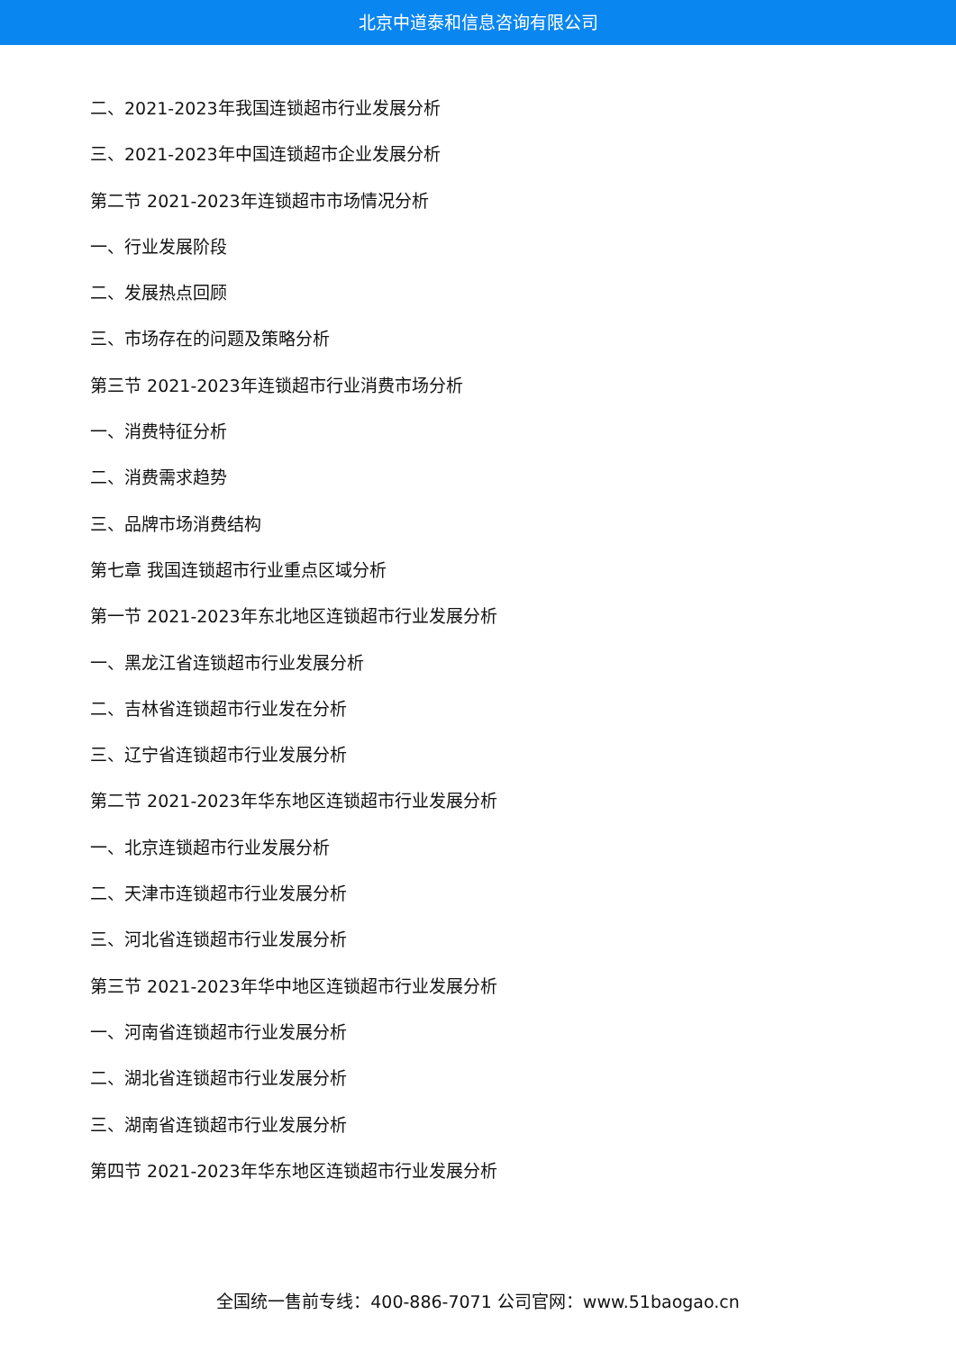北京中道泰和信息咨询有限公司
二、2021-2023年我国连锁超市行业发展分析
三、2021-2023年中国连锁超市企业发展分析
第二节 2021-2023年连锁超市市场情况分析
一、行业发展阶段
二、发展热点回顾
三、市场存在的问题及策略分析
第三节 2021-2023年连锁超市行业消费市场分析
一、消费特征分析
二、消费需求趋势
三、品牌市场消费结构
第七章 我国连锁超市行业重点区域分析
第一节 2021-2023年东北地区连锁超市行业发展分析
一、黑龙江省连锁超市行业发展分析
二、吉林省连锁超市行业发在分析
三、辽宁省连锁超市行业发展分析
第二节 2021-2023年华东地区连锁超市行业发展分析
一、北京连锁超市行业发展分析
二、天津市连锁超市行业发展分析
三、河北省连锁超市行业发展分析
第三节 2021-2023年华中地区连锁超市行业发展分析
一、河南省连锁超市行业发展分析
二、湖北省连锁超市行业发展分析
三、湖南省连锁超市行业发展分析
第四节 2021-2023年华东地区连锁超市行业发展分析
全国统一售前专线：400-886-7071 公司官网：www.51baogao.cn